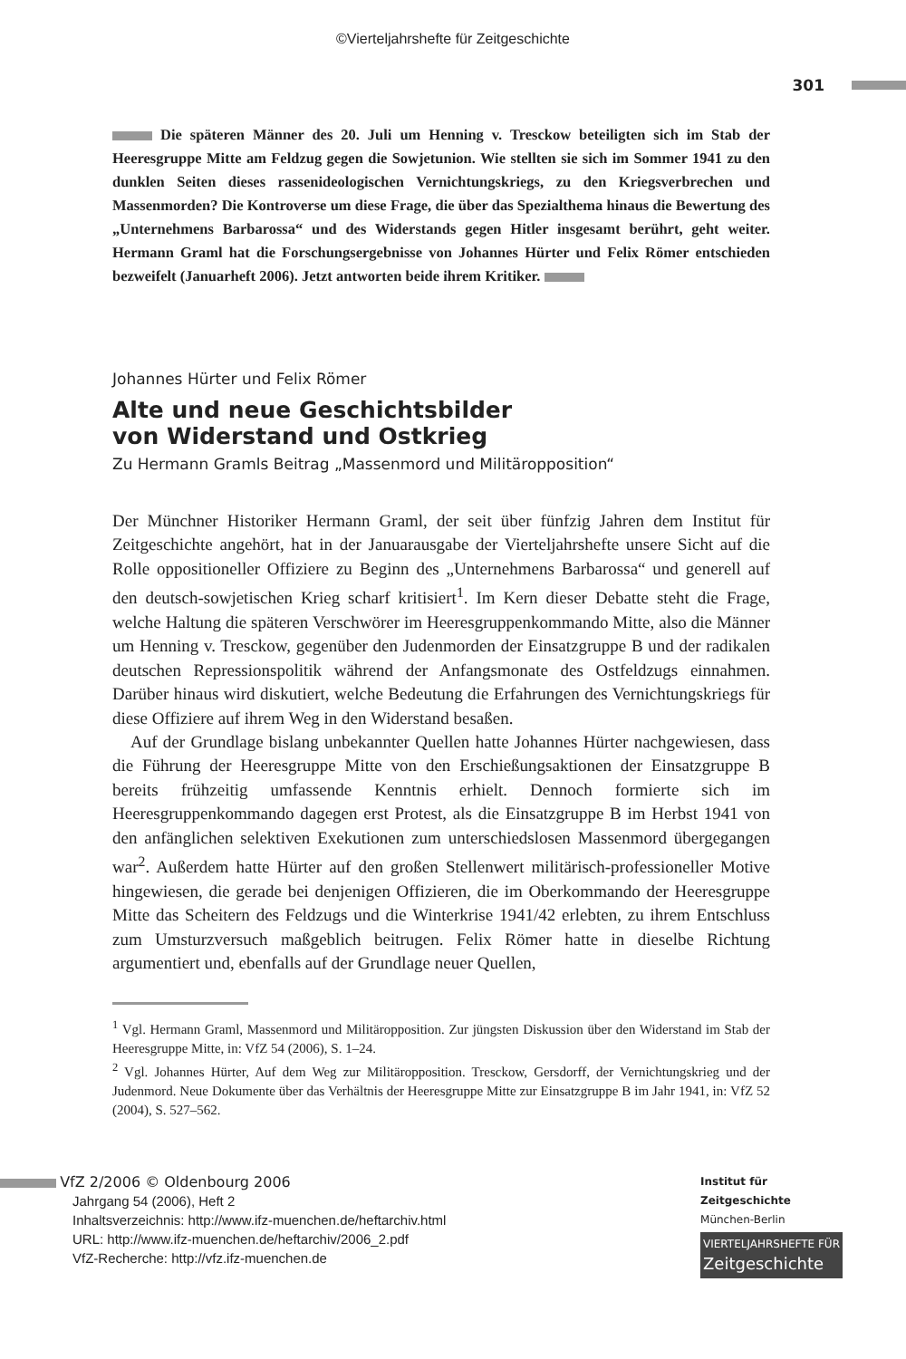©Vierteljahrshefte für Zeitgeschichte
301
Die späteren Männer des 20. Juli um Henning v. Tresckow beteiligten sich im Stab der Heeresgruppe Mitte am Feldzug gegen die Sowjetunion. Wie stellten sie sich im Sommer 1941 zu den dunklen Seiten dieses rassenideologischen Vernichtungskriegs, zu den Kriegsverbrechen und Massenmorden? Die Kontroverse um diese Frage, die über das Spezialthema hinaus die Bewertung des „Unternehmens Barbarossa“ und des Widerstands gegen Hitler insgesamt berührt, geht weiter. Hermann Graml hat die Forschungsergebnisse von Johannes Hürter und Felix Römer entschieden bezweifelt (Januarheft 2006). Jetzt antworten beide ihrem Kritiker.
Johannes Hürter und Felix Römer
Alte und neue Geschichtsbilder
von Widerstand und Ostkrieg
Zu Hermann Gramls Beitrag „Massenmord und Militäropposition“
Der Münchner Historiker Hermann Graml, der seit über fünfzig Jahren dem Institut für Zeitgeschichte angehört, hat in der Januarausgabe der Vierteljahrshefte unsere Sicht auf die Rolle oppositioneller Offiziere zu Beginn des „Unternehmens Barbarossa“ und generell auf den deutsch-sowjetischen Krieg scharf kritisiert<sup>1</sup>. Im Kern dieser Debatte steht die Frage, welche Haltung die späteren Verschwörer im Heeresgruppenkommando Mitte, also die Männer um Henning v. Tresckow, gegenüber den Judenmorden der Einsatzgruppe B und der radikalen deutschen Repressionspolitik während der Anfangsmonate des Ostfeldzugs einnahmen. Darüber hinaus wird diskutiert, welche Bedeutung die Erfahrungen des Vernichtungskriegs für diese Offiziere auf ihrem Weg in den Widerstand besaßen.
Auf der Grundlage bislang unbekannter Quellen hatte Johannes Hürter nachgewiesen, dass die Führung der Heeresgruppe Mitte von den Erschießungsaktionen der Einsatzgruppe B bereits frühzeitig umfassende Kenntnis erhielt. Dennoch formierte sich im Heeresgruppenkommando dagegen erst Protest, als die Einsatzgruppe B im Herbst 1941 von den anfänglichen selektiven Exekutionen zum unterschiedslosen Massenmord übergegangen war<sup>2</sup>. Außerdem hatte Hürter auf den großen Stellenwert militärisch-professioneller Motive hingewiesen, die gerade bei denjenigen Offizieren, die im Oberkommando der Heeresgruppe Mitte das Scheitern des Feldzugs und die Winterkrise 1941/42 erlebten, zu ihrem Entschluss zum Umsturzversuch maßgeblich beitrugen. Felix Römer hatte in dieselbe Richtung argumentiert und, ebenfalls auf der Grundlage neuer Quellen,
<sup>1</sup> Vgl. Hermann Graml, Massenmord und Militäropposition. Zur jüngsten Diskussion über den Widerstand im Stab der Heeresgruppe Mitte, in: VfZ 54 (2006), S. 1–24.
<sup>2</sup> Vgl. Johannes Hürter, Auf dem Weg zur Militäropposition. Tresckow, Gersdorff, der Vernichtungskrieg und der Judenmord. Neue Dokumente über das Verhältnis der Heeresgruppe Mitte zur Einsatzgruppe B im Jahr 1941, in: VfZ 52 (2004), S. 527–562.
VfZ 2/2006 © Oldenbourg 2006
Jahrgang 54 (2006), Heft 2
Inhaltsverzeichnis: http://www.ifz-muenchen.de/heftarchiv.html
URL: http://www.ifz-muenchen.de/heftarchiv/2006_2.pdf
VfZ-Recherche: http://vfz.ifz-muenchen.de
Institut für
Zeitgeschichte
München-Berlin
VIERTELJAHRSHEFTE FÜR
Zeitgeschichte